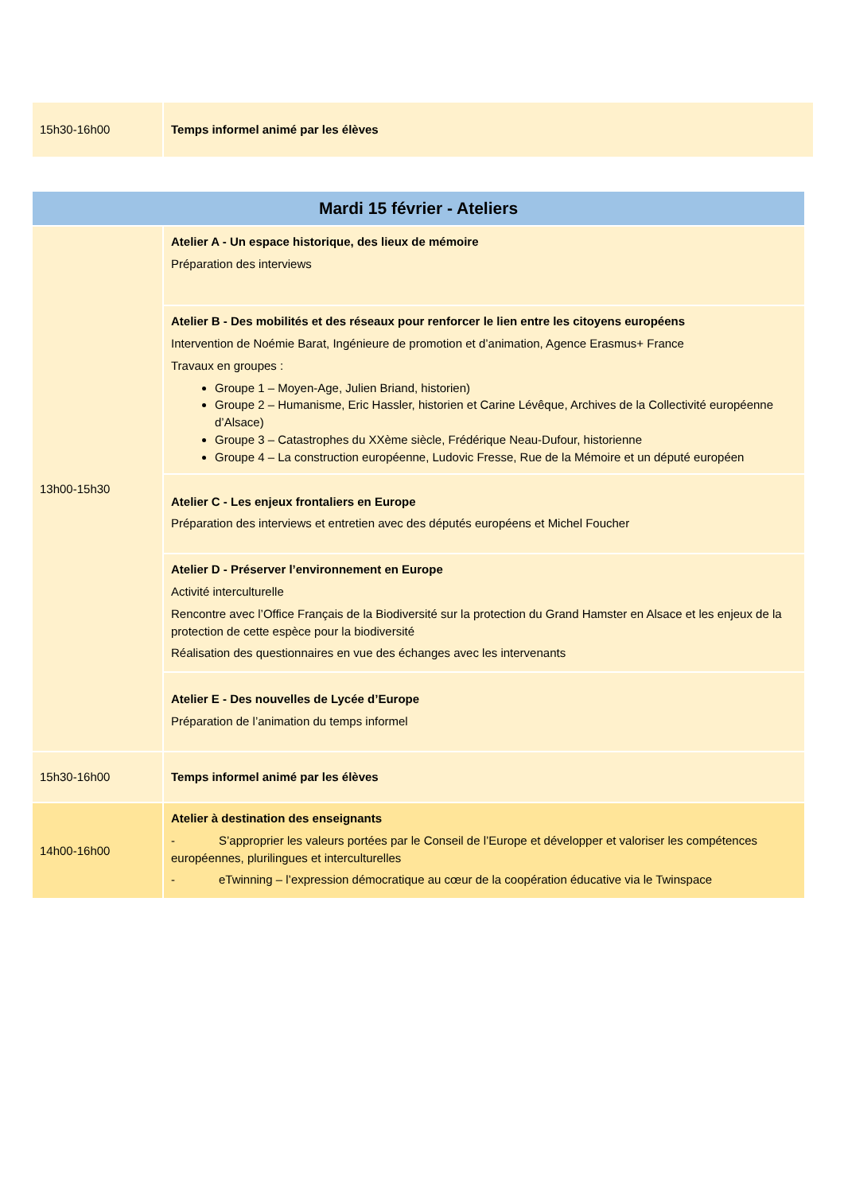| 15h30-16h00 | Temps informel animé par les élèves |
| Mardi 15 février - Ateliers | |
| 13h00-15h30 | Atelier A - Un espace historique, des lieux de mémoire Préparation des interviews |
| | Atelier B - Des mobilités et des réseaux pour renforcer le lien entre les citoyens européens Intervention de Noémie Barat, Ingénieure de promotion et d’animation, Agence Erasmus+ France Travaux en groupes : Groupe 1 – Moyen-Age, Julien Briand, historien) Groupe 2 – Humanisme, Eric Hassler, historien et Carine Lévêque, Archives de la Collectivité européenne d’Alsace) Groupe 3 – Catastrophes du XXème siècle, Frédérique Neau-Dufour, historienne Groupe 4 – La construction européenne, Ludovic Fresse, Rue de la Mémoire et un député européen |
| | Atelier C - Les enjeux frontaliers en Europe Préparation des interviews et entretien avec des députés européens et Michel Foucher |
| | Atelier D - Préserver l’environnement en Europe Activité interculturelle Rencontre avec l’Office Français de la Biodiversité sur la protection du Grand Hamster en Alsace et les enjeux de la protection de cette espèce pour la biodiversité Réalisation des questionnaires en vue des échanges avec les intervenants |
| | Atelier E - Des nouvelles de Lycée d’Europe Préparation de l’animation du temps informel |
| 15h30-16h00 | Temps informel animé par les élèves |
| 14h00-16h00 | Atelier à destination des enseignants - S’approprier les valeurs portées par le Conseil de l’Europe et développer et valoriser les compétences européennes, plurilingues et interculturelles - eTwinning – l’expression démocratique au cœur de la coopération éducative via le Twinspace |